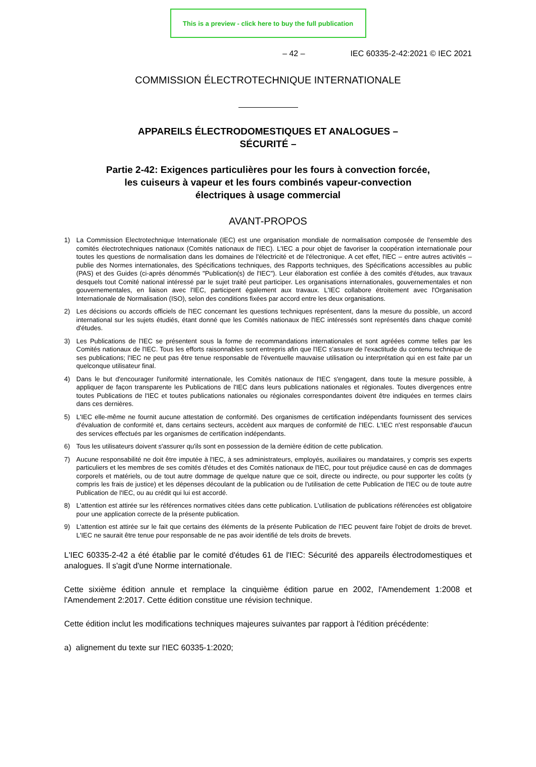This is a preview - click here to buy the full publication
– 42 – IEC 60335-2-42:2021 © IEC 2021
COMMISSION ÉLECTROTECHNIQUE INTERNATIONALE
APPAREILS ÉLECTRODOMESTIQUES ET ANALOGUES –
SÉCURITÉ –
Partie 2-42: Exigences particulières pour les fours à convection forcée,
les cuiseurs à vapeur et les fours combinés vapeur-convection
électriques à usage commercial
AVANT-PROPOS
1) La Commission Electrotechnique Internationale (IEC) est une organisation mondiale de normalisation composée de l'ensemble des comités électrotechniques nationaux (Comités nationaux de l'IEC). L'IEC a pour objet de favoriser la coopération internationale pour toutes les questions de normalisation dans les domaines de l'électricité et de l'électronique. A cet effet, l'IEC – entre autres activités – publie des Normes internationales, des Spécifications techniques, des Rapports techniques, des Spécifications accessibles au public (PAS) et des Guides (ci-après dénommés "Publication(s) de l'IEC"). Leur élaboration est confiée à des comités d'études, aux travaux desquels tout Comité national intéressé par le sujet traité peut participer. Les organisations internationales, gouvernementales et non gouvernementales, en liaison avec l'IEC, participent également aux travaux. L'IEC collabore étroitement avec l'Organisation Internationale de Normalisation (ISO), selon des conditions fixées par accord entre les deux organisations.
2) Les décisions ou accords officiels de l'IEC concernant les questions techniques représentent, dans la mesure du possible, un accord international sur les sujets étudiés, étant donné que les Comités nationaux de l'IEC intéressés sont représentés dans chaque comité d'études.
3) Les Publications de l'IEC se présentent sous la forme de recommandations internationales et sont agréées comme telles par les Comités nationaux de l'IEC. Tous les efforts raisonnables sont entrepris afin que l'IEC s'assure de l'exactitude du contenu technique de ses publications; l'IEC ne peut pas être tenue responsable de l'éventuelle mauvaise utilisation ou interprétation qui en est faite par un quelconque utilisateur final.
4) Dans le but d'encourager l'uniformité internationale, les Comités nationaux de l'IEC s'engagent, dans toute la mesure possible, à appliquer de façon transparente les Publications de l'IEC dans leurs publications nationales et régionales. Toutes divergences entre toutes Publications de l'IEC et toutes publications nationales ou régionales correspondantes doivent être indiquées en termes clairs dans ces dernières.
5) L'IEC elle-même ne fournit aucune attestation de conformité. Des organismes de certification indépendants fournissent des services d'évaluation de conformité et, dans certains secteurs, accèdent aux marques de conformité de l'IEC. L'IEC n'est responsable d'aucun des services effectués par les organismes de certification indépendants.
6) Tous les utilisateurs doivent s'assurer qu'ils sont en possession de la dernière édition de cette publication.
7) Aucune responsabilité ne doit être imputée à l'IEC, à ses administrateurs, employés, auxiliaires ou mandataires, y compris ses experts particuliers et les membres de ses comités d'études et des Comités nationaux de l'IEC, pour tout préjudice causé en cas de dommages corporels et matériels, ou de tout autre dommage de quelque nature que ce soit, directe ou indirecte, ou pour supporter les coûts (y compris les frais de justice) et les dépenses découlant de la publication ou de l'utilisation de cette Publication de l'IEC ou de toute autre Publication de l'IEC, ou au crédit qui lui est accordé.
8) L'attention est attirée sur les références normatives citées dans cette publication. L'utilisation de publications référencées est obligatoire pour une application correcte de la présente publication.
9) L'attention est attirée sur le fait que certains des éléments de la présente Publication de l'IEC peuvent faire l'objet de droits de brevet. L'IEC ne saurait être tenue pour responsable de ne pas avoir identifié de tels droits de brevets.
L'IEC 60335-2-42 a été établie par le comité d'études 61 de l'IEC: Sécurité des appareils électrodomestiques et analogues. Il s'agit d'une Norme internationale.
Cette sixième édition annule et remplace la cinquième édition parue en 2002, l'Amendement 1:2008 et l'Amendement 2:2017. Cette édition constitue une révision technique.
Cette édition inclut les modifications techniques majeures suivantes par rapport à l'édition précédente:
a) alignement du texte sur l'IEC 60335-1:2020;